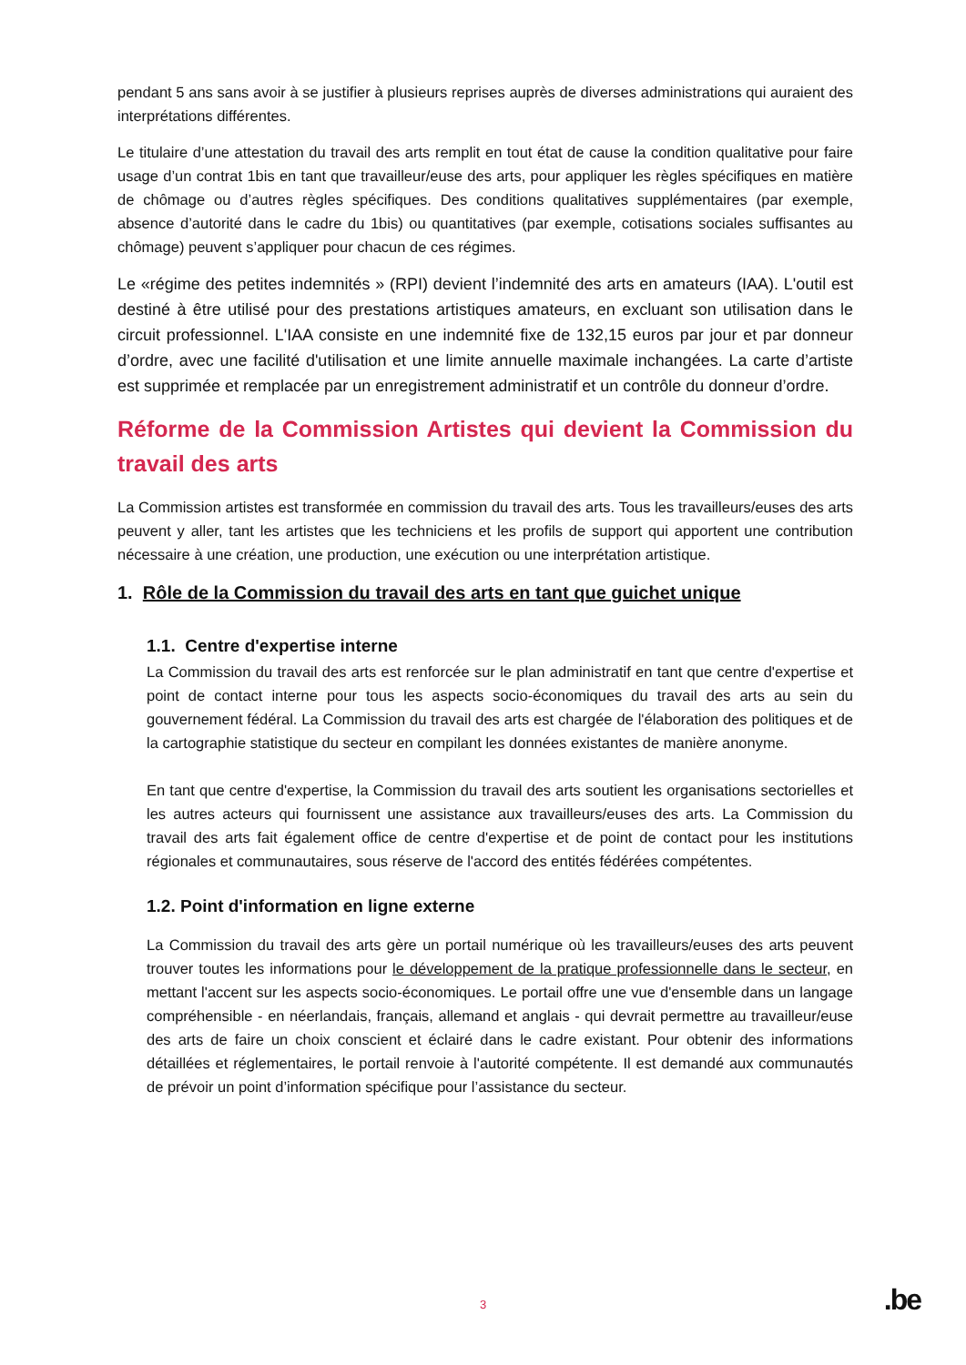pendant 5 ans sans avoir à se justifier à plusieurs reprises auprès de diverses administrations qui auraient des interprétations différentes.
Le titulaire d’une attestation du travail des arts remplit en tout état de cause la condition qualitative pour faire usage d’un contrat 1bis en tant que travailleur/euse des arts, pour appliquer les règles spécifiques en matière de chômage ou d’autres règles spécifiques. Des conditions qualitatives supplémentaires (par exemple, absence d’autorité dans le cadre du 1bis) ou quantitatives (par exemple, cotisations sociales suffisantes au chômage) peuvent s’appliquer pour chacun de ces régimes.
Le «régime des petites indemnités » (RPI) devient l’indemnité des arts en amateurs (IAA). L'outil est destiné à être utilisé pour des prestations artistiques amateurs, en excluant son utilisation dans le circuit professionnel. L'IAA consiste en une indemnité fixe de 132,15 euros par jour et par donneur d’ordre, avec une facilité d'utilisation et une limite annuelle maximale inchangées. La carte d’artiste est supprimée et remplacée par un enregistrement administratif et un contrôle du donneur d’ordre.
Réforme de la Commission Artistes qui devient la Commission du travail des arts
La Commission artistes est transformée en commission du travail des arts. Tous les travailleurs/euses des arts peuvent y aller, tant les artistes que les techniciens et les profils de support qui apportent une contribution nécessaire à une création, une production, une exécution ou une interprétation artistique.
1. Rôle de la Commission du travail des arts en tant que guichet unique
1.1. Centre d'expertise interne
La Commission du travail des arts est renforcée sur le plan administratif en tant que centre d'expertise et point de contact interne pour tous les aspects socio-économiques du travail des arts au sein du gouvernement fédéral. La Commission du travail des arts est chargée de l'élaboration des politiques et de la cartographie statistique du secteur en compilant les données existantes de manière anonyme.
En tant que centre d'expertise, la Commission du travail des arts soutient les organisations sectorielles et les autres acteurs qui fournissent une assistance aux travailleurs/euses des arts. La Commission du travail des arts fait également office de centre d'expertise et de point de contact pour les institutions régionales et communautaires, sous réserve de l'accord des entités fédérées compétentes.
1.2. Point d'information en ligne externe
La Commission du travail des arts gère un portail numérique où les travailleurs/euses des arts peuvent trouver toutes les informations pour le développement de la pratique professionnelle dans le secteur, en mettant l'accent sur les aspects socio-économiques. Le portail offre une vue d'ensemble dans un langage compréhensible - en néerlandais, français, allemand et anglais - qui devrait permettre au travailleur/euse des arts de faire un choix conscient et éclairé dans le cadre existant. Pour obtenir des informations détaillées et réglementaires, le portail renvoie à l'autorité compétente. Il est demandé aux communautés de prévoir un point d’information spécifique pour l’assistance du secteur.
3 .be